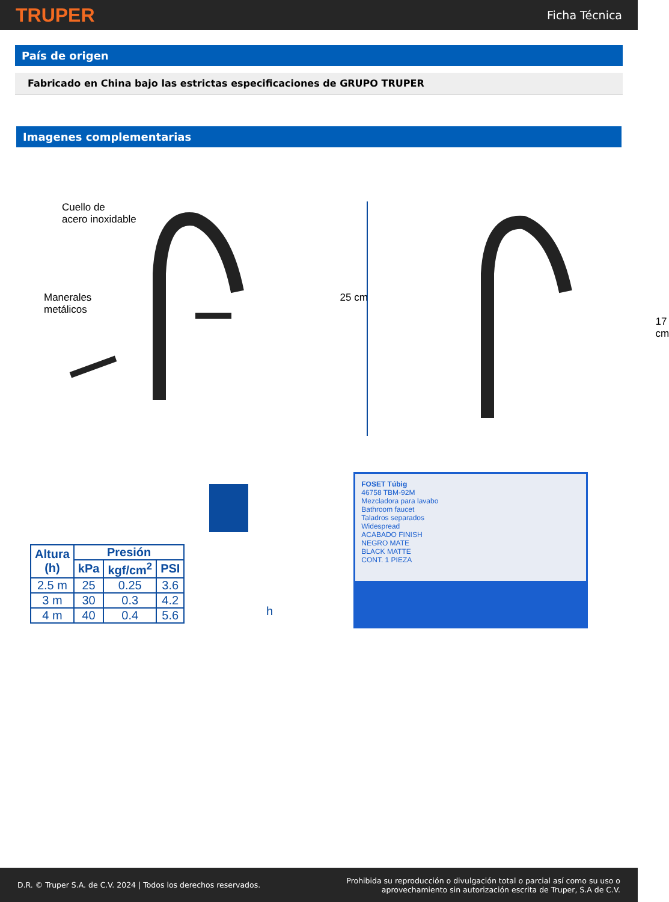TRUPER Ficha Técnica
País de origen
Fabricado en China bajo las estrictas especificaciones de GRUPO TRUPER
Imagenes complementarias
Cuello de
acero inoxidable
Manerales
metálicos
25 cm
17 cm
| Altura (h) | Presión | | |
| --- | --- | --- | --- |
| | kPa | kgf/cm<sup>2</sup> | PSI |
| 2.5 m | 25 | 0.25 | 3.6 |
| 3 m | 30 | 0.3 | 4.2 |
| 4 m | 40 | 0.4 | 5.6 |
h
FOSET Túbig
46758 TBM-92M
Mezcladora para lavabo
Bathroom faucet
Taladros separados
Widespread
ACABADO FINISH
NEGRO MATE
BLACK MATTE
CONT. 1 PIEZA
D.R. © Truper S.A. de C.V. 2024 | Todos los derechos reservados. Prohibida su reproducción o divulgación total o parcial así como su uso o
aprovechamiento sin autorización escrita de Truper, S.A de C.V.